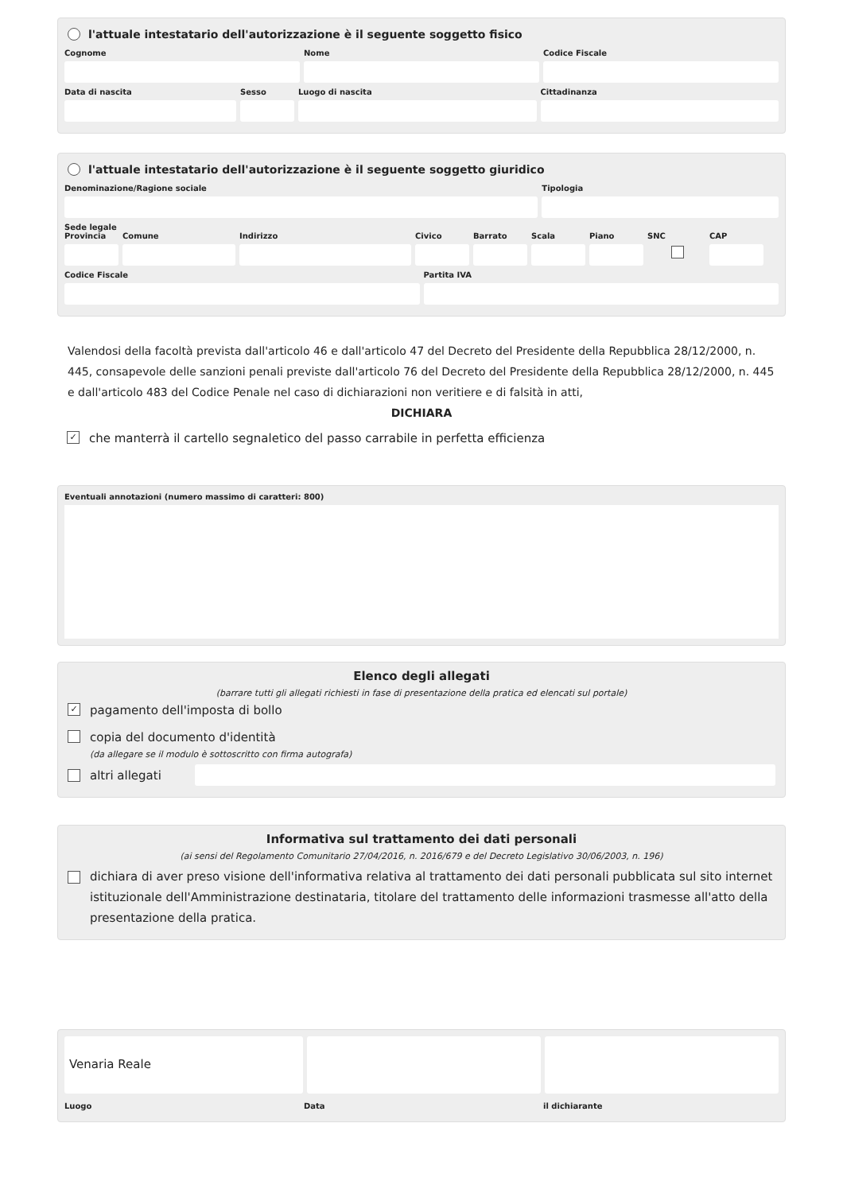l'attuale intestatario dell'autorizzazione è il seguente soggetto fisico
Cognome Nome Codice Fiscale
Data di nascita Sesso Luogo di nascita Cittadinanza
l'attuale intestatario dell'autorizzazione è il seguente soggetto giuridico
Denominazione/Ragione sociale Tipologia
Sede legale
Provincia
Comune Indirizzo Civico Barrato Scala Piano SNC CAP
Codice Fiscale Partita IVA
Valendosi della facoltà prevista dall'articolo 46 e dall'articolo 47 del Decreto del Presidente della Repubblica 28/12/2000, n. 445, consapevole delle sanzioni penali previste dall'articolo 76 del Decreto del Presidente della Repubblica 28/12/2000, n. 445 e dall'articolo 483 del Codice Penale nel caso di dichiarazioni non veritiere e di falsità in atti,
DICHIARA
✓ che manterrà il cartello segnaletico del passo carrabile in perfetta efficienza
Eventuali annotazioni (numero massimo di caratteri: 800)
Elenco degli allegati
(barrare tutti gli allegati richiesti in fase di presentazione della pratica ed elencati sul portale)
✓ pagamento dell'imposta di bollo
copia del documento d'identità
(da allegare se il modulo è sottoscritto con firma autografa)
altri allegati
Informativa sul trattamento dei dati personali
(ai sensi del Regolamento Comunitario 27/04/2016, n. 2016/679 e del Decreto Legislativo 30/06/2003, n. 196)
dichiara di aver preso visione dell'informativa relativa al trattamento dei dati personali pubblicata sul sito internet istituzionale dell'Amministrazione destinataria, titolare del trattamento delle informazioni trasmesse all'atto della presentazione della pratica.
Venaria Reale
Luogo Data il dichiarante